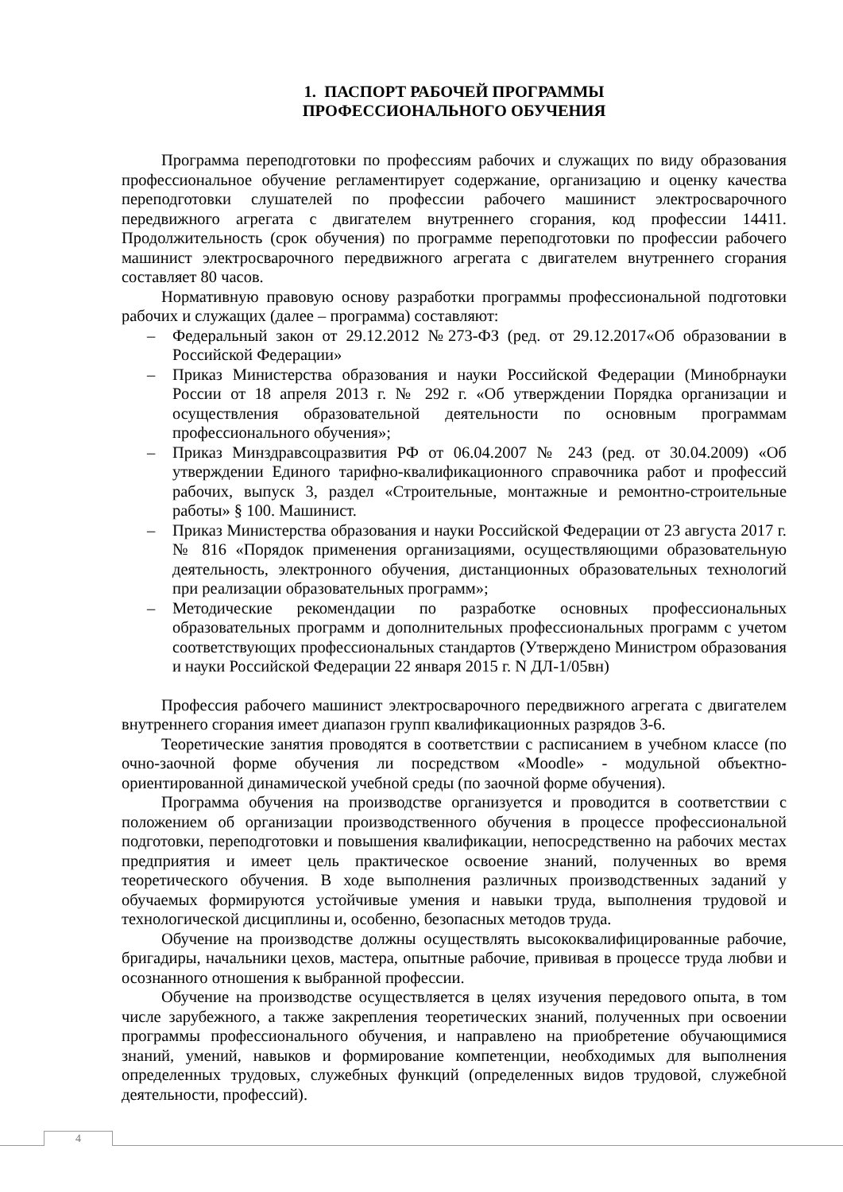1. ПАСПОРТ РАБОЧЕЙ ПРОГРАММЫ
ПРОФЕССИОНАЛЬНОГО ОБУЧЕНИЯ
Программа переподготовки по профессиям рабочих и служащих по виду образования профессиональное обучение регламентирует содержание, организацию и оценку качества переподготовки слушателей по профессии рабочего машинист электросварочного передвижного агрегата с двигателем внутреннего сгорания, код профессии 14411. Продолжительность (срок обучения) по программе переподготовки по профессии рабочего машинист электросварочного передвижного агрегата с двигателем внутреннего сгорания составляет 80 часов.
Нормативную правовую основу разработки программы профессиональной подготовки рабочих и служащих (далее – программа) составляют:
– Федеральный закон от 29.12.2012 №273-ФЗ (ред. от 29.12.2017«Об образовании в Российской Федерации»
– Приказ Министерства образования и науки Российской Федерации (Минобрнауки России от 18 апреля 2013 г. № 292 г. «Об утверждении Порядка организации и осуществления образовательной деятельности по основным программам профессионального обучения»;
– Приказ Минздравсоцразвития РФ от 06.04.2007 № 243 (ред. от 30.04.2009) «Об утверждении Единого тарифно-квалификационного справочника работ и профессий рабочих, выпуск 3, раздел «Строительные, монтажные и ремонтно-строительные работы» § 100. Машинист.
– Приказ Министерства образования и науки Российской Федерации от 23 августа 2017 г. № 816 «Порядок применения организациями, осуществляющими образовательную деятельность, электронного обучения, дистанционных образовательных технологий при реализации образовательных программ»;
– Методические рекомендации по разработке основных профессиональных образовательных программ и дополнительных профессиональных программ с учетом соответствующих профессиональных стандартов (Утверждено Министром образования и науки Российской Федерации 22 января 2015 г. N ДЛ-1/05вн)
Профессия рабочего машинист электросварочного передвижного агрегата с двигателем внутреннего сгорания имеет диапазон групп квалификационных разрядов 3-6.
Теоретические занятия проводятся в соответствии с расписанием в учебном классе (по очно-заочной форме обучения ли посредством «Moodle» - модульной объектно-ориентированной динамической учебной среды (по заочной форме обучения).
Программа обучения на производстве организуется и проводится в соответствии с положением об организации производственного обучения в процессе профессиональной подготовки, переподготовки и повышения квалификации, непосредственно на рабочих местах предприятия и имеет цель практическое освоение знаний, полученных во время теоретического обучения. В ходе выполнения различных производственных заданий у обучаемых формируются устойчивые умения и навыки труда, выполнения трудовой и технологической дисциплины и, особенно, безопасных методов труда.
Обучение на производстве должны осуществлять высококвалифицированные рабочие, бригадиры, начальники цехов, мастера, опытные рабочие, прививая в процессе труда любви и осознанного отношения к выбранной профессии.
Обучение на производстве осуществляется в целях изучения передового опыта, в том числе зарубежного, а также закрепления теоретических знаний, полученных при освоении программы профессионального обучения, и направлено на приобретение обучающимися знаний, умений, навыков и формирование компетенции, необходимых для выполнения определенных трудовых, служебных функций (определенных видов трудовой, служебной деятельности, профессий).
4